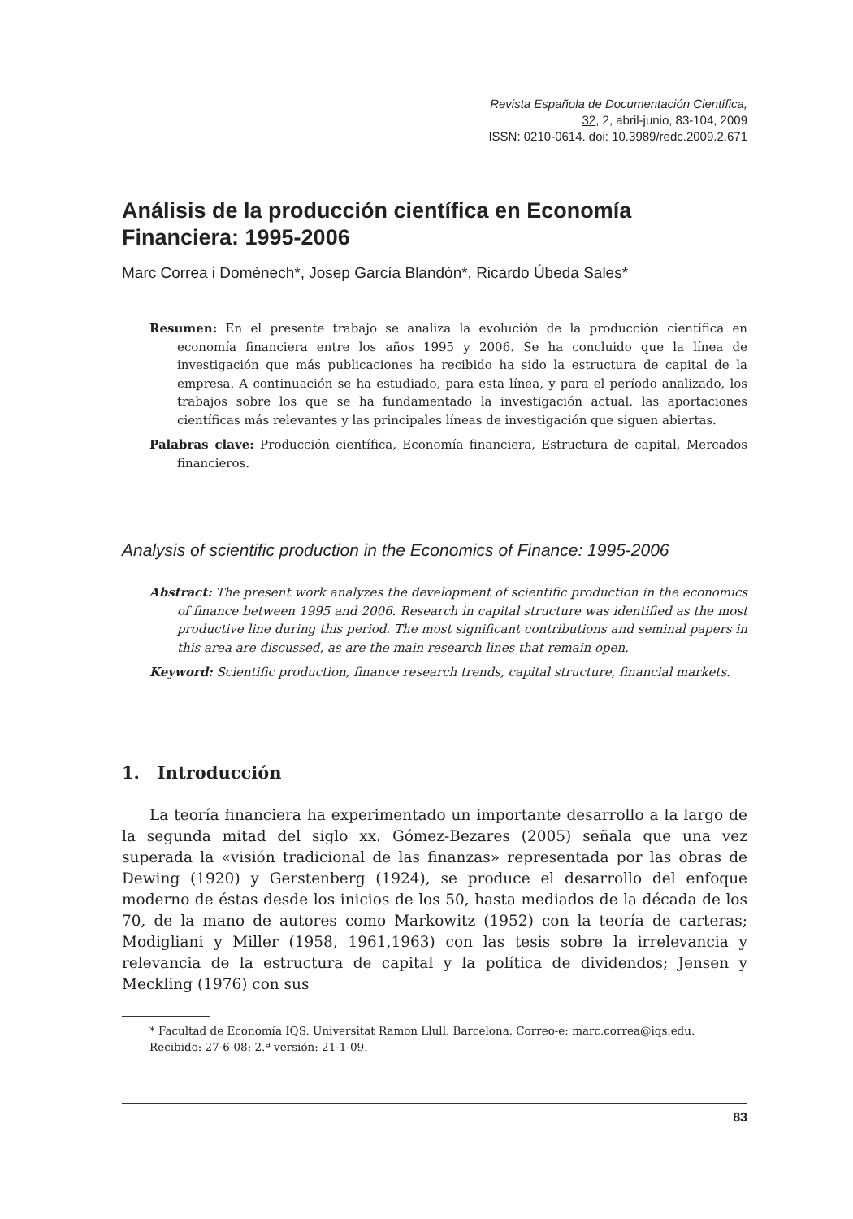Revista Española de Documentación Científica,
32, 2, abril-junio, 83-104, 2009
ISSN: 0210-0614. doi: 10.3989/redc.2009.2.671
Análisis de la producción científica en Economía Financiera: 1995-2006
Marc Correa i Domènech*, Josep García Blandón*, Ricardo Úbeda Sales*
Resumen: En el presente trabajo se analiza la evolución de la producción científica en economía financiera entre los años 1995 y 2006. Se ha concluido que la línea de investigación que más publicaciones ha recibido ha sido la estructura de capital de la empresa. A continuación se ha estudiado, para esta línea, y para el período analizado, los trabajos sobre los que se ha fundamentado la investigación actual, las aportaciones científicas más relevantes y las principales líneas de investigación que siguen abiertas.
Palabras clave: Producción científica, Economía financiera, Estructura de capital, Mercados financieros.
Analysis of scientific production in the Economics of Finance: 1995-2006
Abstract: The present work analyzes the development of scientific production in the economics of finance between 1995 and 2006. Research in capital structure was identified as the most productive line during this period. The most significant contributions and seminal papers in this area are discussed, as are the main research lines that remain open.
Keyword: Scientific production, finance research trends, capital structure, financial markets.
1. Introducción
La teoría financiera ha experimentado un importante desarrollo a la largo de la segunda mitad del siglo xx. Gómez-Bezares (2005) señala que una vez superada la «visión tradicional de las finanzas» representada por las obras de Dewing (1920) y Gerstenberg (1924), se produce el desarrollo del enfoque moderno de éstas desde los inicios de los 50, hasta mediados de la década de los 70, de la mano de autores como Markowitz (1952) con la teoría de carteras; Modigliani y Miller (1958, 1961,1963) con las tesis sobre la irrelevancia y relevancia de la estructura de capital y la política de dividendos; Jensen y Meckling (1976) con sus
* Facultad de Economía IQS. Universitat Ramon Llull. Barcelona. Correo-e: marc.correa@iqs.edu.
Recibido: 27-6-08; 2.ª versión: 21-1-09.
83